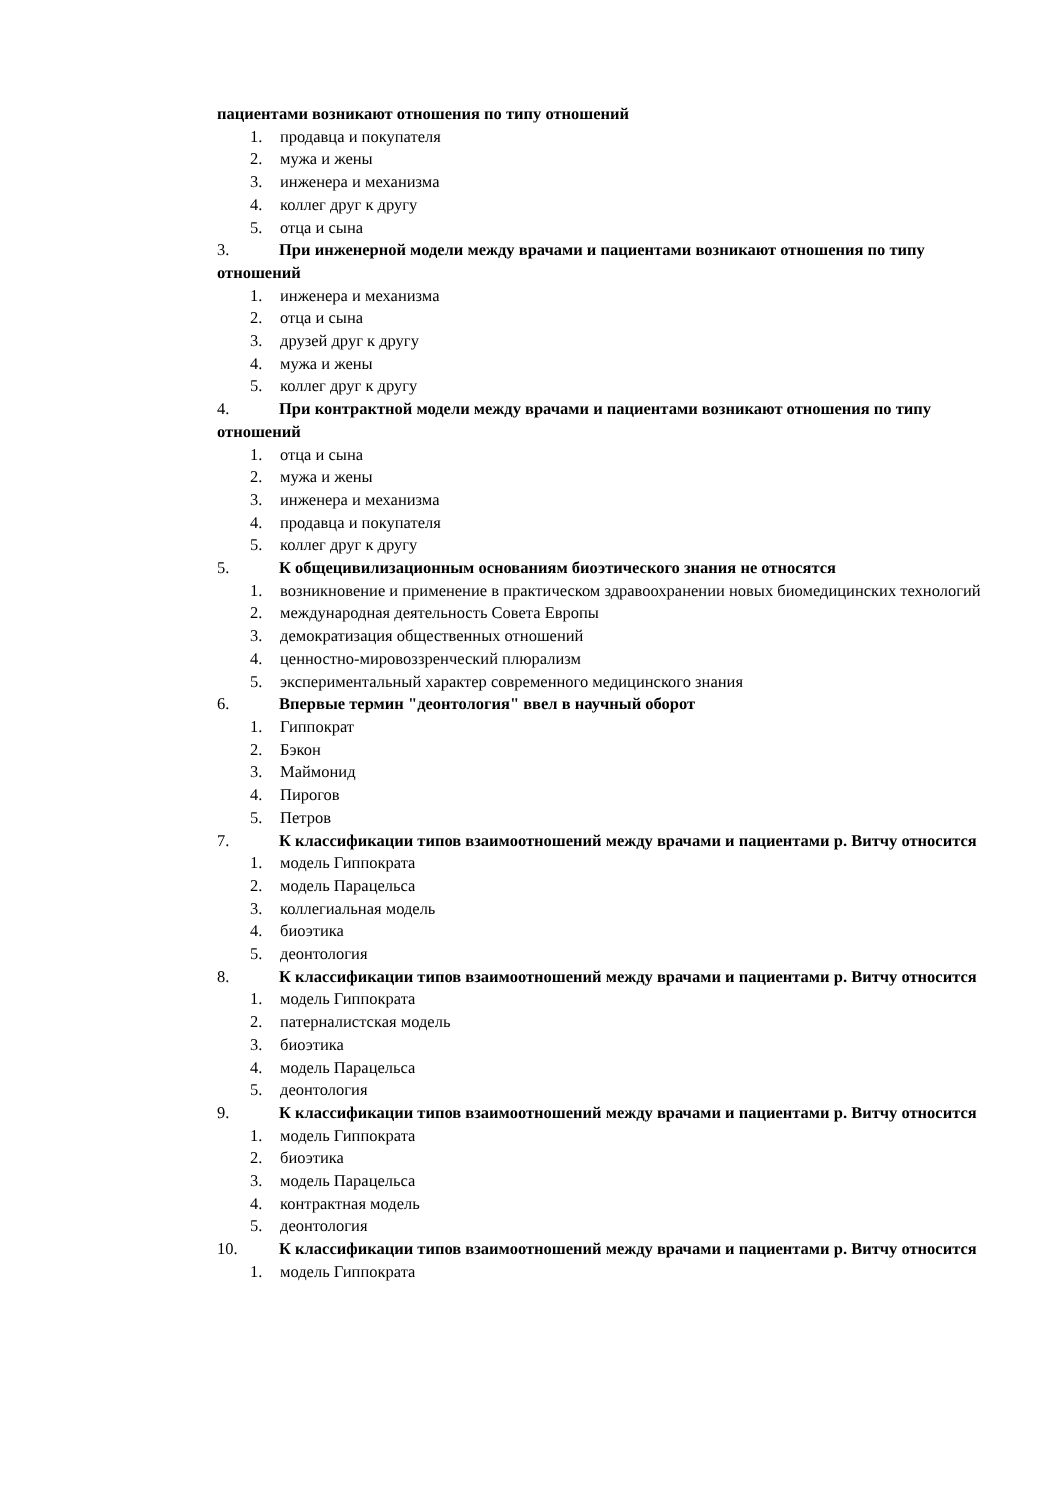пациентами возникают отношения по типу отношений
1. продавца и покупателя
2. мужа и жены
3. инженера и механизма
4. коллег друг к другу
5. отца и сына
3. При инженерной модели между врачами и пациентами возникают отношения по типу отношений
1. инженера и механизма
2. отца и сына
3. друзей друг к другу
4. мужа и жены
5. коллег друг к другу
4. При контрактной модели между врачами и пациентами возникают отношения по типу отношений
1. отца и сына
2. мужа и жены
3. инженера и механизма
4. продавца и покупателя
5. коллег друг к другу
5. К общецивилизационным основаниям биоэтического знания не относятся
1. возникновение и применение в практическом здравоохранении новых биомедицинских технологий
2. международная деятельность Совета Европы
3. демократизация общественных отношений
4. ценностно-мировоззренческий плюрализм
5. экспериментальный характер современного медицинского знания
6. Впервые термин "деонтология" ввел в научный оборот
1. Гиппократ
2. Бэкон
3. Маймонид
4. Пирогов
5. Петров
7. К классификации типов взаимоотношений между врачами и пациентами р. Витчу относится
1. модель Гиппократа
2. модель Парацельса
3. коллегиальная модель
4. биоэтика
5. деонтология
8. К классификации типов взаимоотношений между врачами и пациентами р. Витчу относится
1. модель Гиппократа
2. патерналистская модель
3. биоэтика
4. модель Парацельса
5. деонтология
9. К классификации типов взаимоотношений между врачами и пациентами р. Витчу относится
1. модель Гиппократа
2. биоэтика
3. модель Парацельса
4. контрактная модель
5. деонтология
10. К классификации типов взаимоотношений между врачами и пациентами р. Витчу относится
1. модель Гиппократа